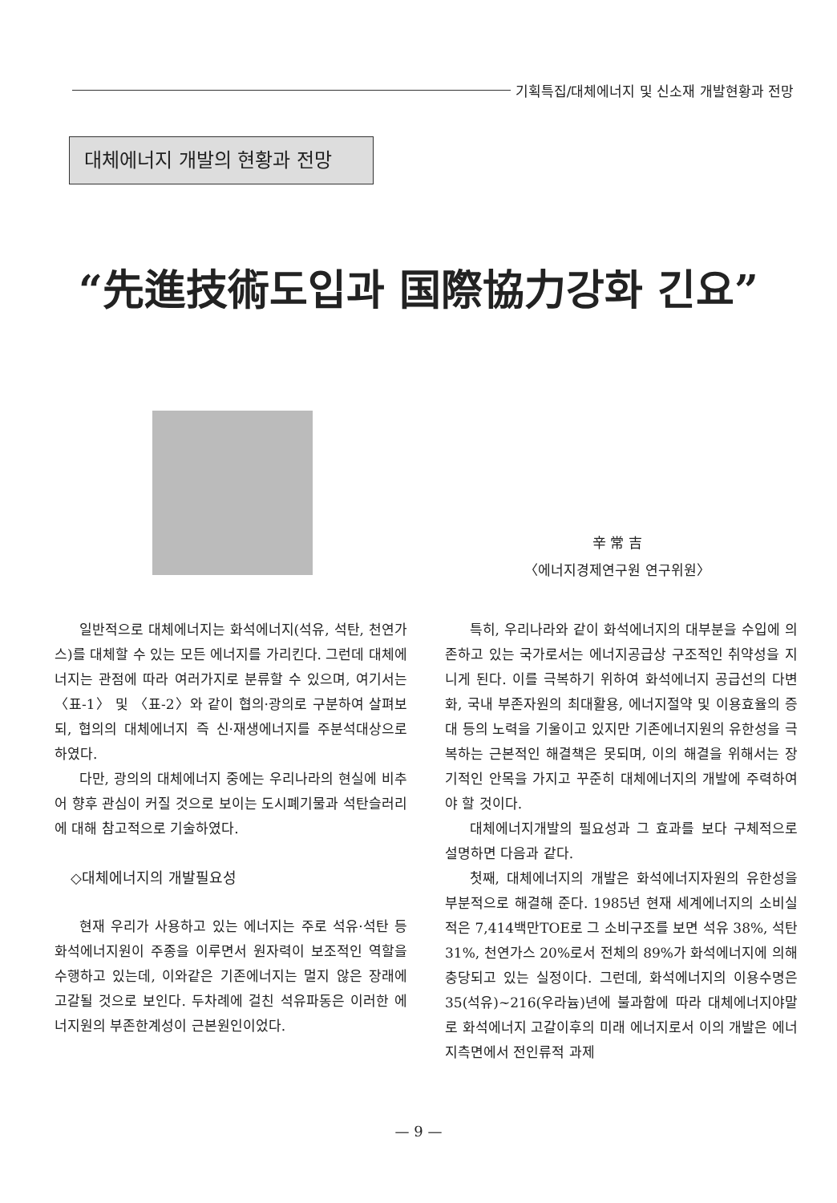기획특집/대체에너지 및 신소재 개발현황과 전망
대체에너지 개발의 현황과 전망
“先進技術도입과 国際協力강화 긴요”
辛 常 吉
〈에너지경제연구원 연구위원〉
일반적으로 대체에너지는 화석에너지(석유, 석탄, 천연가스)를 대체할 수 있는 모든 에너지를 가리킨다. 그런데 대체에너지는 관점에 따라 여러가지로 분류할 수 있으며, 여기서는 〈표-1〉 및 〈표-2〉와 같이 협의·광의로 구분하여 살펴보되, 협의의 대체에너지 즉 신·재생에너지를 주분석대상으로 하였다.
다만, 광의의 대체에너지 중에는 우리나라의 현실에 비추어 향후 관심이 커질 것으로 보이는 도시폐기물과 석탄슬러리에 대해 참고적으로 기술하였다.
◇대체에너지의 개발필요성
현재 우리가 사용하고 있는 에너지는 주로 석유·석탄 등 화석에너지원이 주종을 이루면서 원자력이 보조적인 역할을 수행하고 있는데, 이와같은 기존에너지는 멀지 않은 장래에 고갈될 것으로 보인다. 두차례에 걸친 석유파동은 이러한 에너지원의 부존한계성이 근본원인이었다.
특히, 우리나라와 같이 화석에너지의 대부분을 수입에 의존하고 있는 국가로서는 에너지공급상 구조적인 취약성을 지니게 된다. 이를 극복하기 위하여 화석에너지 공급선의 다변화, 국내 부존자원의 최대활용, 에너지절약 및 이용효율의 증대 등의 노력을 기울이고 있지만 기존에너지원의 유한성을 극복하는 근본적인 해결책은 못되며, 이의 해결을 위해서는 장기적인 안목을 가지고 꾸준히 대체에너지의 개발에 주력하여야 할 것이다.
대체에너지개발의 필요성과 그 효과를 보다 구체적으로 설명하면 다음과 같다.
첫째, 대체에너지의 개발은 화석에너지자원의 유한성을 부분적으로 해결해 준다. 1985년 현재 세계에너지의 소비실적은 7,414백만TOE로 그 소비구조를 보면 석유 38%, 석탄 31%, 천연가스 20%로서 전체의 89%가 화석에너지에 의해 충당되고 있는 실정이다. 그런데, 화석에너지의 이용수명은 35(석유)~216(우라늄)년에 불과함에 따라 대체에너지야말로 화석에너지 고갈이후의 미래 에너지로서 이의 개발은 에너지측면에서 전인류적 과제
— 9 —